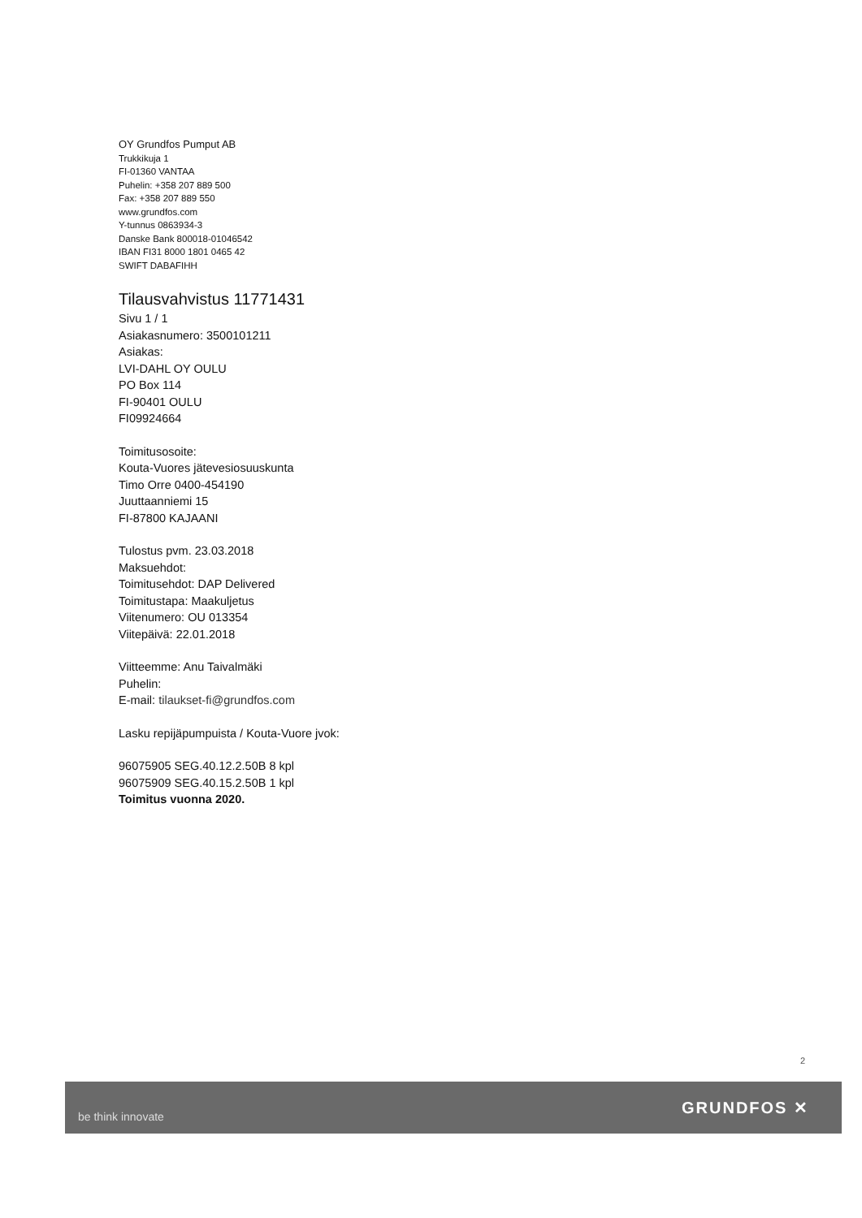OY Grundfos Pumput AB
Trukkikuja 1
FI-01360 VANTAA
Puhelin: +358 207 889 500
Fax: +358 207 889 550
www.grundfos.com
Y-tunnus 0863934-3
Danske Bank 800018-01046542
IBAN FI31 8000 1801 0465 42
SWIFT DABAFIHH
Tilausvahvistus 11771431
Sivu 1 / 1
Asiakasnumero: 3500101211
Asiakas:
LVI-DAHL OY OULU
PO Box 114
FI-90401 OULU
FI09924664
Toimitusosoite:
Kouta-Vuores jätevesiosuuskunta
Timo Orre 0400-454190
Juuttaanniemi 15
FI-87800 KAJAANI
Tulostus pvm. 23.03.2018
Maksuehdot:
Toimitusehdot: DAP Delivered
Toimitustapa: Maakuljetus
Viitenumero: OU 013354
Viitepäivä: 22.01.2018
Viitteemme: Anu Taivalmäki
Puhelin:
E-mail: tilaukset-fi@grundfos.com
Lasku repijäpumpuista / Kouta-Vuore jvok:
96075905 SEG.40.12.2.50B 8 kpl
96075909 SEG.40.15.2.50B 1 kpl
Toimitus vuonna 2020.
2
be think innovate GRUNDFOS ✕